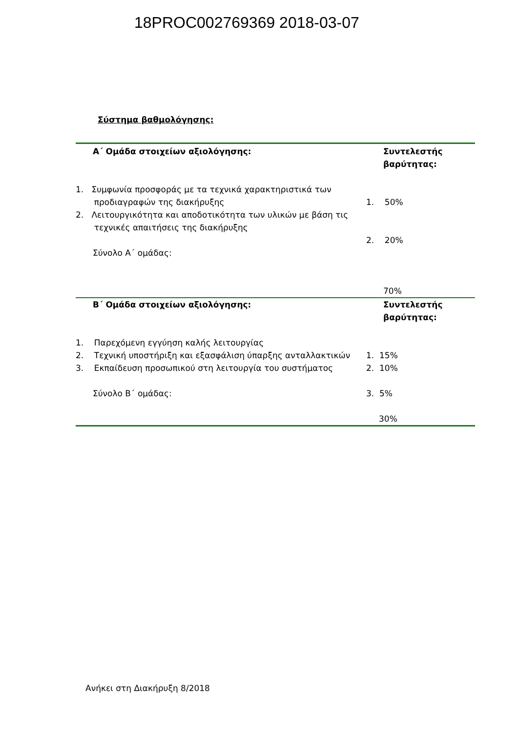18PROC002769369 2018-03-07
Σύστημα βαθμολόγησης:
| Α΄ Ομάδα στοιχείων αξιολόγησης: | Συντελεστής βαρύτητας: |
| 1. Συμφωνία προσφοράς με τα τεχνικά χαρακτηριστικά των προδιαγραφών της διακήρυξης 2. Λειτουργικότητα και αποδοτικότητα των υλικών με βάση τις τεχνικές απαιτήσεις της διακήρυξης Σύνολο Α΄ ομάδας: | 1. 50% 2. 20% 70% |
| Β΄ Ομάδα στοιχείων αξιολόγησης: | Συντελεστής βαρύτητας: |
| 1. Παρεχόμενη εγγύηση καλής λειτουργίας 2. Τεχνική υποστήριξη και εξασφάλιση ύπαρξης ανταλλακτικών 3. Εκπαίδευση προσωπικού στη λειτουργία του συστήματος Σύνολο Β΄ ομάδας: | 1. 15% 2. 10% 3. 5% 30% |
Ανήκει στη Διακήρυξη 8/2018